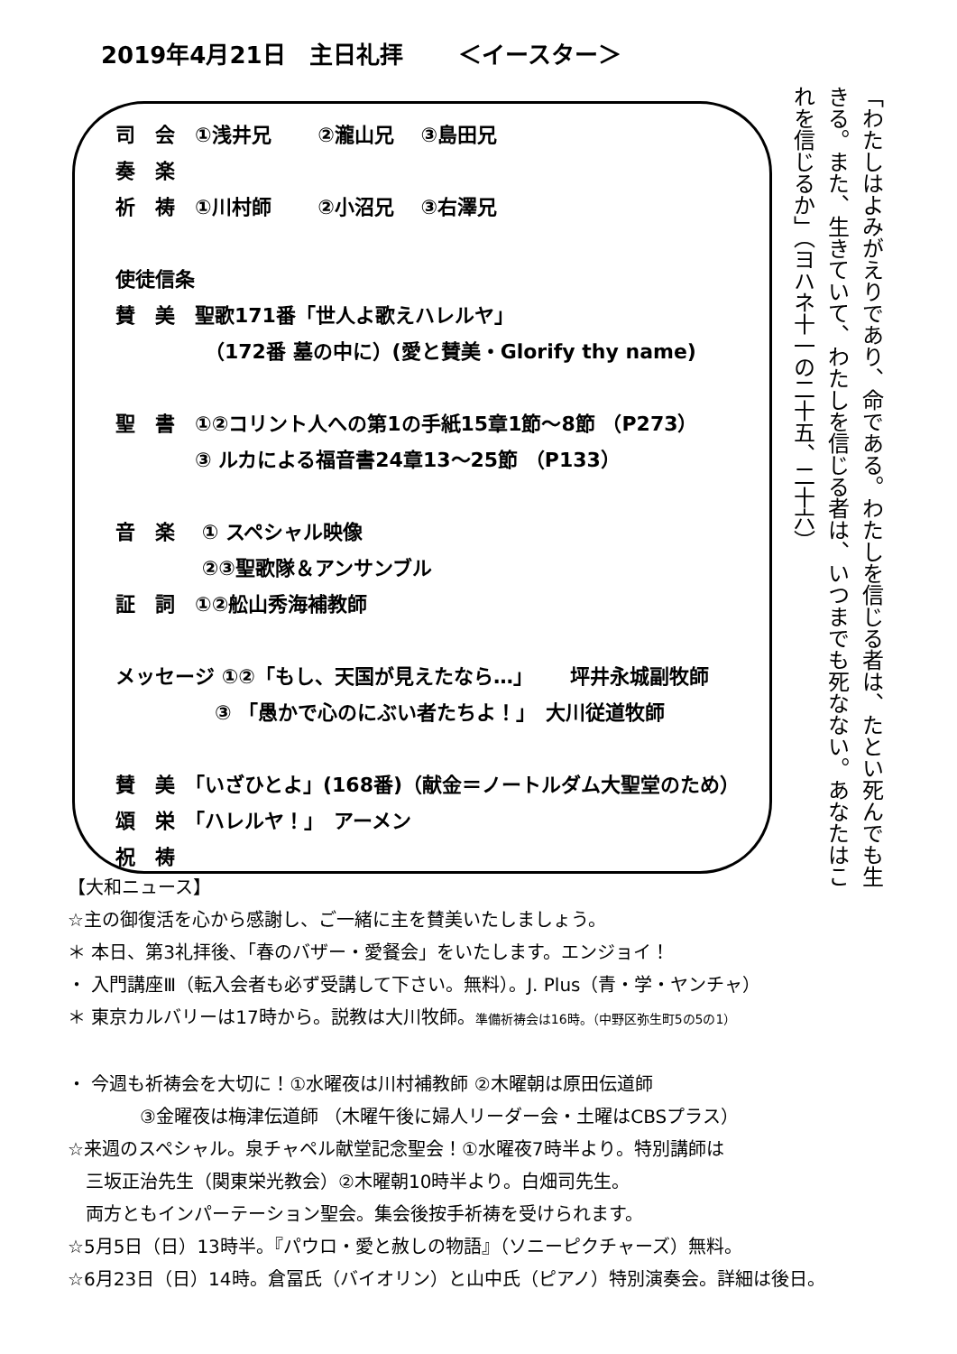2019年4月21日　主日礼拝　　 ＜イースター＞
司　会　①浅井兄　　 ②瀧山兄　 ③島田兄
奏　楽
祈　祷　①川村師　　 ②小沼兄　 ③右澤兄
使徒信条
賛　美　聖歌171番「世人よ歌えハレルヤ」
　　　　　（172番 墓の中に）(愛と賛美・Glorify thy name)
聖　書　①②コリント人への第1の手紙15章1節～8節 （P273）
　　　　③ ルカによる福音書24章13～25節 （P133）
音　楽　 ① スペシャル映像
　　　　 ②③聖歌隊＆アンサンブル
証　詞　①②舩山秀海補教師
メッセージ ①②「もし、天国が見えたなら…」　　 坪井永城副牧師
　　　　　③ 「愚かで心のにぶい者たちよ！」　大川従道牧師
賛　美　「いざひとよ」(168番)（献金＝ノートルダム大聖堂のため）
頌　栄　「ハレルヤ！」　アーメン
祝　祷
「わたしはよみがえりであり、命である。わたしを信じる者は、たとい死んでも生きる。また、生きていて、わたしを信じる者は、いつまでも死なない。あなたはこれを信じるか」（ヨハネ十一の二十五、二十六）
【大和ニュース】
☆主の御復活を心から感謝し、ご一緒に主を賛美いたしましょう。
＊ 本日、第3礼拝後、「春のバザー・愛餐会」をいたします。エンジョイ！
・ 入門講座Ⅲ（転入会者も必ず受講して下さい。無料）。J. Plus（青・学・ヤンチャ）
＊ 東京カルバリーは17時から。説教は大川牧師。準備祈祷会は16時。（中野区弥生町5の5の1）
・ 今週も祈祷会を大切に！①水曜夜は川村補教師 ②木曜朝は原田伝道師
　　　　③金曜夜は梅津伝道師 （木曜午後に婦人リーダー会・土曜はCBSプラス）
☆来週のスペシャル。泉チャペル献堂記念聖会！①水曜夜7時半より。特別講師は
　三坂正治先生（関東栄光教会）②木曜朝10時半より。白畑司先生。
　両方ともインパーテーション聖会。集会後按手祈祷を受けられます。
☆5月5日（日）13時半。『パウロ・愛と赦しの物語』（ソニーピクチャーズ）無料。
☆6月23日（日）14時。倉冨氏（バイオリン）と山中氏（ピアノ）特別演奏会。詳細は後日。